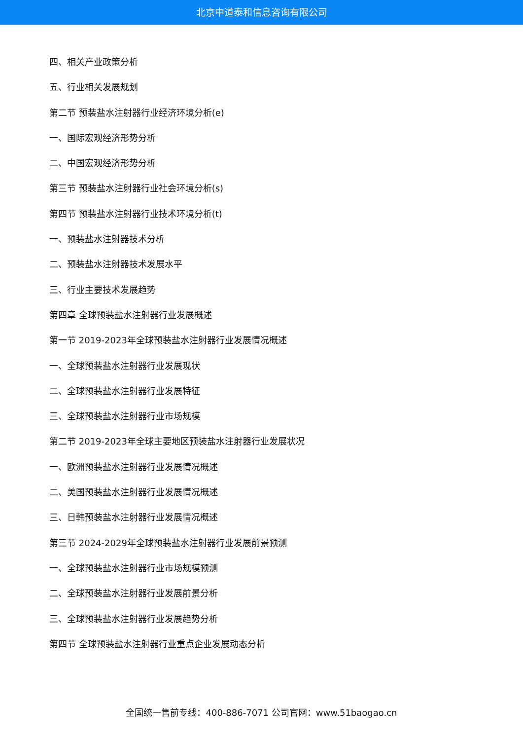北京中道泰和信息咨询有限公司
四、相关产业政策分析
五、行业相关发展规划
第二节 预装盐水注射器行业经济环境分析(e)
一、国际宏观经济形势分析
二、中国宏观经济形势分析
第三节 预装盐水注射器行业社会环境分析(s)
第四节 预装盐水注射器行业技术环境分析(t)
一、预装盐水注射器技术分析
二、预装盐水注射器技术发展水平
三、行业主要技术发展趋势
第四章 全球预装盐水注射器行业发展概述
第一节 2019-2023年全球预装盐水注射器行业发展情况概述
一、全球预装盐水注射器行业发展现状
二、全球预装盐水注射器行业发展特征
三、全球预装盐水注射器行业市场规模
第二节 2019-2023年全球主要地区预装盐水注射器行业发展状况
一、欧洲预装盐水注射器行业发展情况概述
二、美国预装盐水注射器行业发展情况概述
三、日韩预装盐水注射器行业发展情况概述
第三节 2024-2029年全球预装盐水注射器行业发展前景预测
一、全球预装盐水注射器行业市场规模预测
二、全球预装盐水注射器行业发展前景分析
三、全球预装盐水注射器行业发展趋势分析
第四节 全球预装盐水注射器行业重点企业发展动态分析
全国统一售前专线：400-886-7071 公司官网：www.51baogao.cn